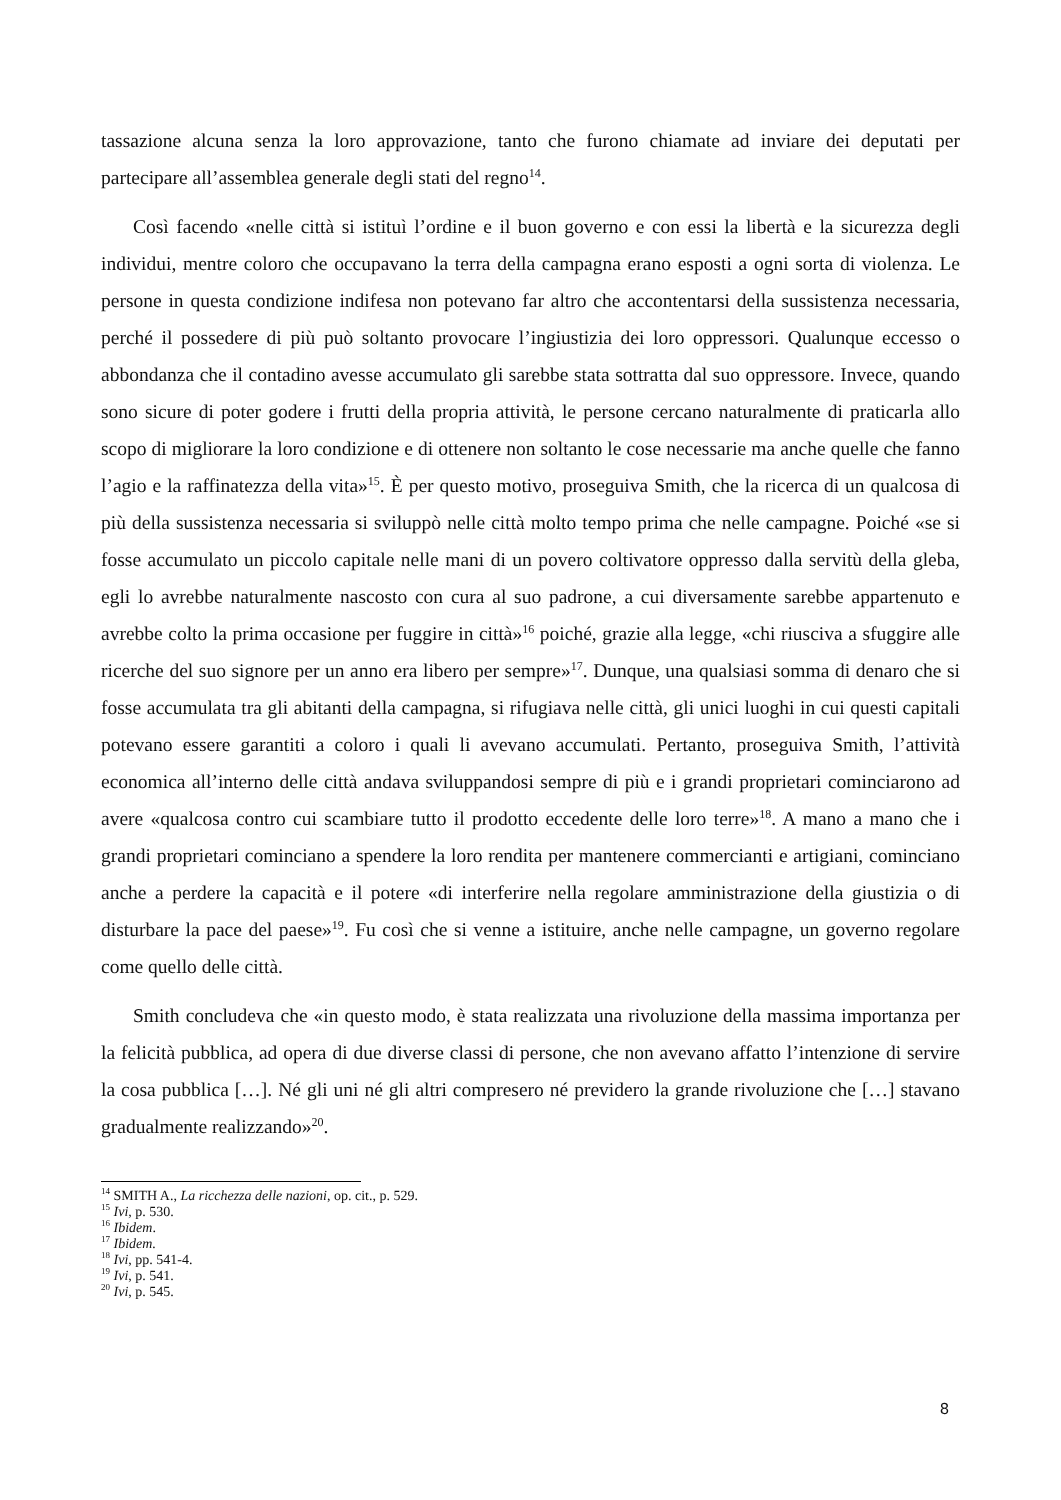tassazione alcuna senza la loro approvazione, tanto che furono chiamate ad inviare dei deputati per partecipare all’assemblea generale degli stati del regno<sup>14</sup>.
Così facendo «nelle città si istituì l’ordine e il buon governo e con essi la libertà e la sicurezza degli individui, mentre coloro che occupavano la terra della campagna erano esposti a ogni sorta di violenza. Le persone in questa condizione indifesa non potevano far altro che accontentarsi della sussistenza necessaria, perché il possedere di più può soltanto provocare l’ingiustizia dei loro oppressori. Qualunque eccesso o abbondanza che il contadino avesse accumulato gli sarebbe stata sottratta dal suo oppressore. Invece, quando sono sicure di poter godere i frutti della propria attività, le persone cercano naturalmente di praticarla allo scopo di migliorare la loro condizione e di ottenere non soltanto le cose necessarie ma anche quelle che fanno l’agio e la raffinatezza della vita»<sup>15</sup>. È per questo motivo, proseguiva Smith, che la ricerca di un qualcosa di più della sussistenza necessaria si sviluppò nelle città molto tempo prima che nelle campagne. Poiché «se si fosse accumulato un piccolo capitale nelle mani di un povero coltivatore oppresso dalla servitù della gleba, egli lo avrebbe naturalmente nascosto con cura al suo padrone, a cui diversamente sarebbe appartenuto e avrebbe colto la prima occasione per fuggire in città»<sup>16</sup> poiché, grazie alla legge, «chi riusciva a sfuggire alle ricerche del suo signore per un anno era libero per sempre»<sup>17</sup>. Dunque, una qualsiasi somma di denaro che si fosse accumulata tra gli abitanti della campagna, si rifugiava nelle città, gli unici luoghi in cui questi capitali potevano essere garantiti a coloro i quali li avevano accumulati. Pertanto, proseguiva Smith, l’attività economica all’interno delle città andava sviluppandosi sempre di più e i grandi proprietari cominciarono ad avere «qualcosa contro cui scambiare tutto il prodotto eccedente delle loro terre»<sup>18</sup>. A mano a mano che i grandi proprietari cominciano a spendere la loro rendita per mantenere commercianti e artigiani, cominciano anche a perdere la capacità e il potere «di interferire nella regolare amministrazione della giustizia o di disturbare la pace del paese»<sup>19</sup>. Fu così che si venne a istituire, anche nelle campagne, un governo regolare come quello delle città.
Smith concludeva che «in questo modo, è stata realizzata una rivoluzione della massima importanza per la felicità pubblica, ad opera di due diverse classi di persone, che non avevano affatto l’intenzione di servire la cosa pubblica […]. Né gli uni né gli altri compresero né previdero la grande rivoluzione che […] stavano gradualmente realizzando»<sup>20</sup>.
<sup>14</sup> SMITH A., La ricchezza delle nazioni, op. cit., p. 529.
<sup>15</sup> Ivi, p. 530.
<sup>16</sup> Ibidem.
<sup>17</sup> Ibidem.
<sup>18</sup> Ivi, pp. 541-4.
<sup>19</sup> Ivi, p. 541.
<sup>20</sup> Ivi, p. 545.
8